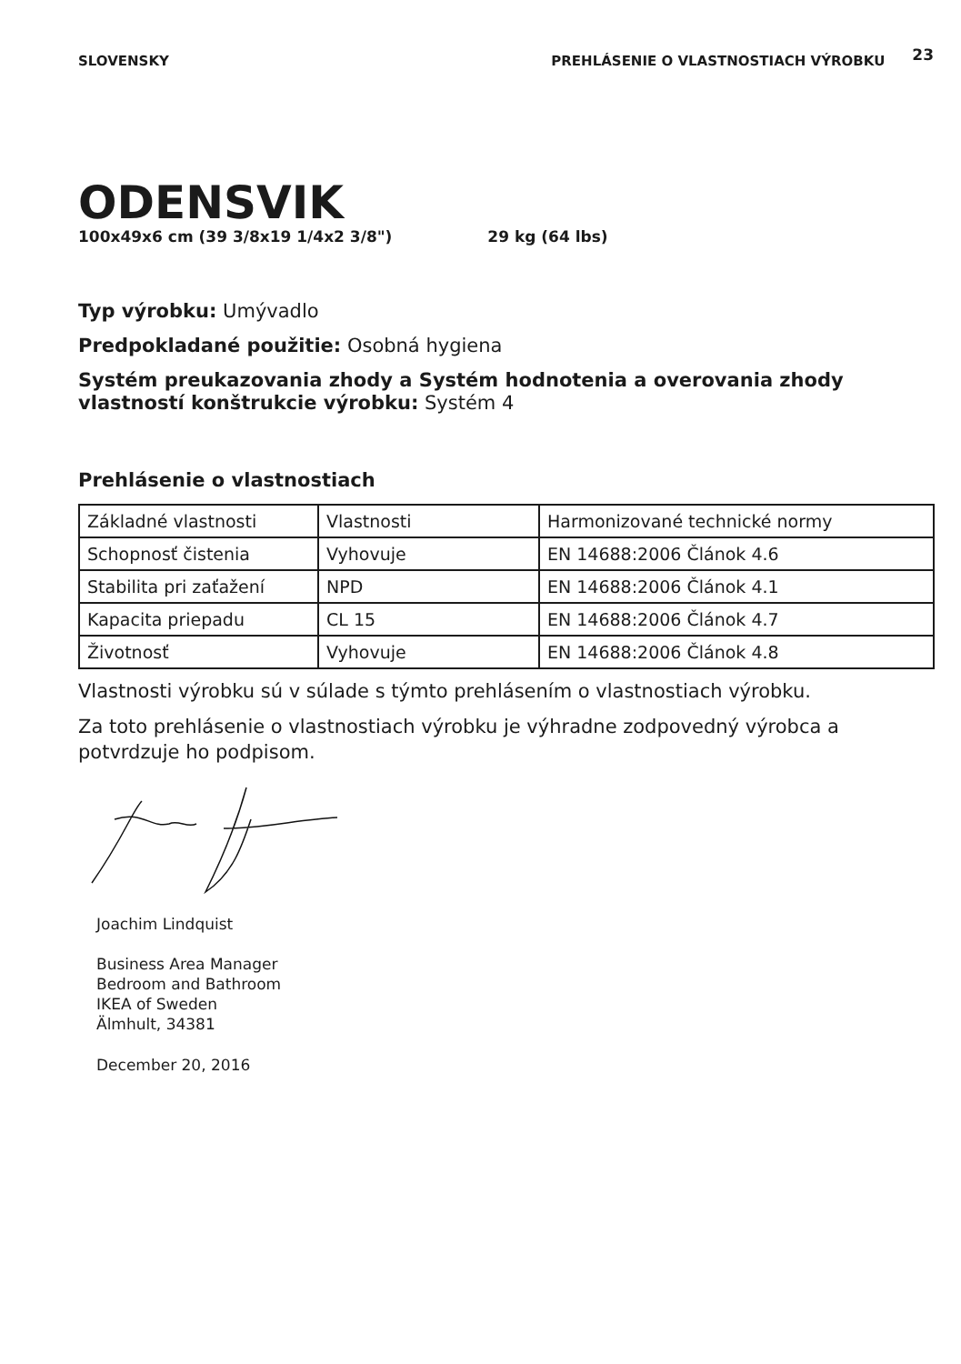SLOVENSKY PREHLÁSENIE O VLASTNOSTIACH VÝROBKU 23
ODENSVIK
100x49x6 cm (39 3/8x19 1/4x2 3/8") 29 kg (64 lbs)
Typ výrobku: Umývadlo
Predpokladané použitie: Osobná hygiena
Systém preukazovania zhody a Systém hodnotenia a overovania zhody vlastností konštrukcie výrobku: Systém 4
Prehlásenie o vlastnostiach
| Základné vlastnosti | Vlastnosti | Harmonizované technické normy |
| Schopnosť čistenia | Vyhovuje | EN 14688:2006 Článok 4.6 |
| Stabilita pri zaťažení | NPD | EN 14688:2006 Článok 4.1 |
| Kapacita priepadu | CL 15 | EN 14688:2006 Článok 4.7 |
| Životnosť | Vyhovuje | EN 14688:2006 Článok 4.8 |
Vlastnosti výrobku sú v súlade s týmto prehlásením o vlastnostiach výrobku.
Za toto prehlásenie o vlastnostiach výrobku je výhradne zodpovedný výrobca a potvrdzuje ho podpisom.
Joachim Lindquist
Business Area Manager
Bedroom and Bathroom
IKEA of Sweden
Älmhult, 34381
December 20, 2016